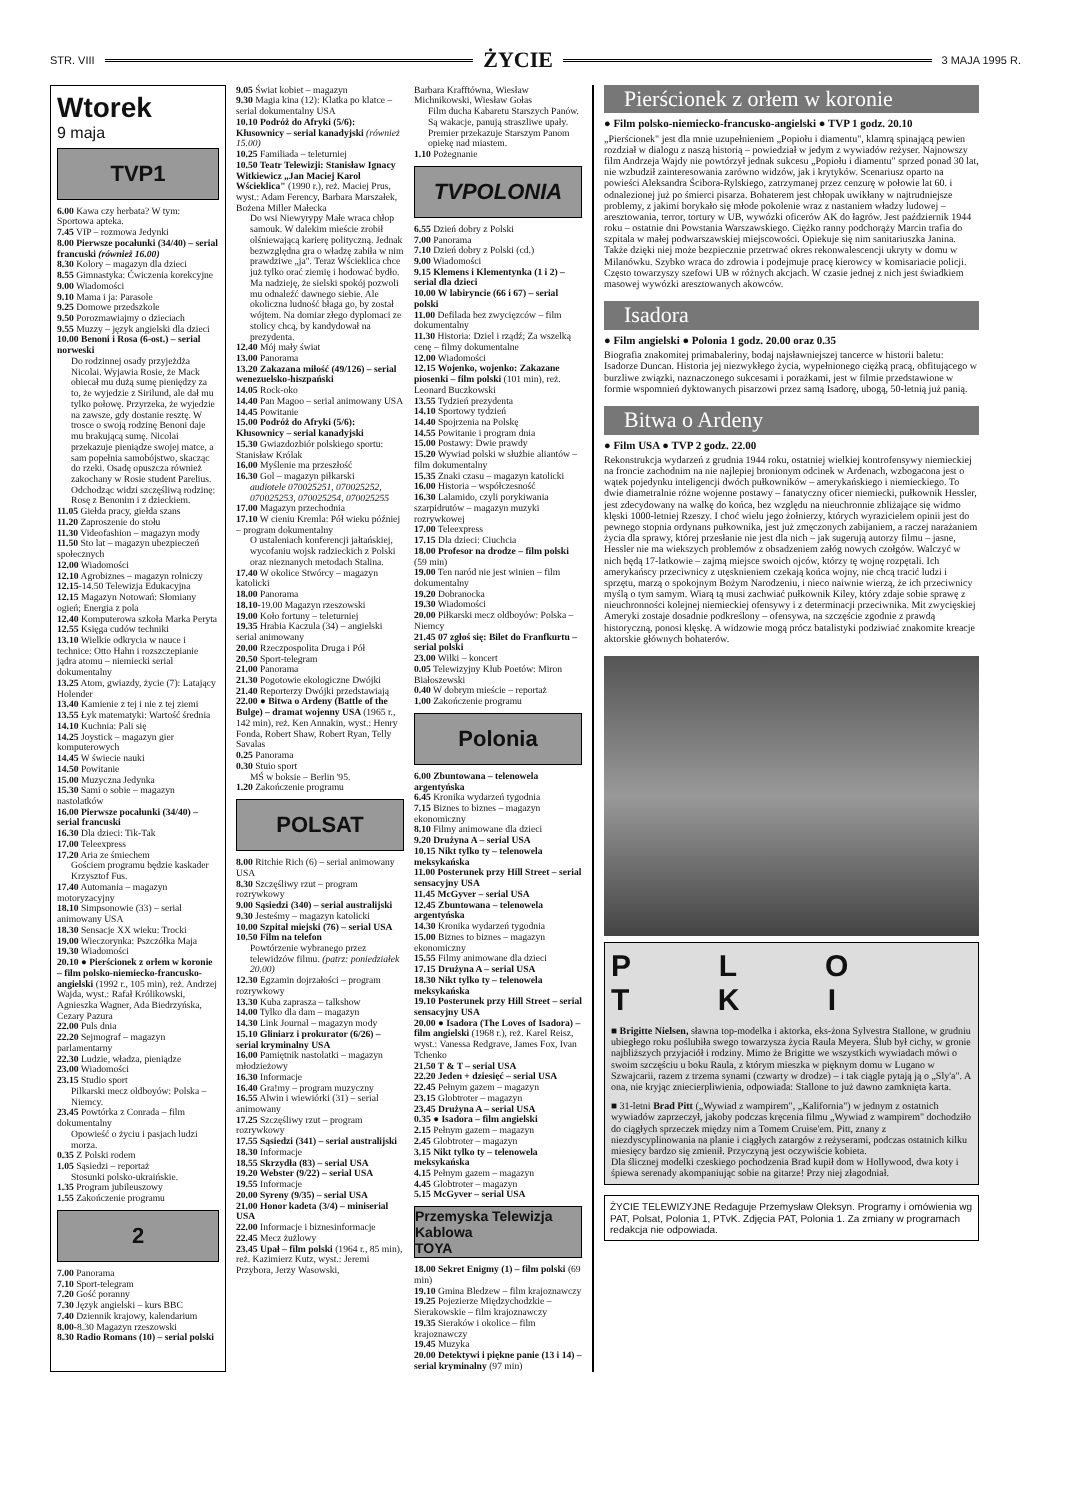STR. VIII ŻYCIE 3 MAJA 1995 R.
Wtorek
9 maja
TVP1
6.00 Kawa czy herbata? W tym: Sportowa apteka.
7.45 VIP – rozmowa Jedynki
8.00 Pierwsze pocałunki (34/40) – serial francuski (również 16.00)
8.30 Kolory – magazyn dla dzieci
8.55 Gimnastyka: Ćwiczenia korekcyjne
9.00 Wiadomości
9.10 Mama i ja: Parasole
9.25 Domowe przedszkole
9.50 Porozmawiajmy o dzieciach
9.55 Muzzy – język angielski dla dzieci
10.00 Benoni i Rosa (6-ost.) – serial norweski
Do rodzinnej osady przyjeżdża Nicolai. Wyjawia Rosie, że Mack obiecał mu dużą sumę pieniędzy za to, że wyjedzie z Sirilund, ale dał mu tylko połowę. Przyrzeka, że wyjedzie na zawsze, gdy dostanie resztę. W trosce o swoją rodzinę Benoni daje mu brakującą sumę. Nicolai przekazuje pieniądze swojej matce, a sam popełnia samobójstwo, skacząc do rzeki. Osadę opuszcza również zakochany w Rosie student Parelius. Odchodząc widzi szczęśliwą rodzinę: Rosę z Benonim i z dzieckiem.
11.05 Giełda pracy, giełda szans
11.20 Zaproszenie do stołu
11.30 Videofashion – magazyn mody
11.50 Sto lat – magazyn ubezpieczeń społecznych
12.00 Wiadomości
12.10 Agrobiznes – magazyn rolniczy
12.15-14.50 Telewizja Edukacyjna
12.15 Magazyn Notowań: Słomiany ogień; Energia z pola
12.40 Komputerowa szkoła Marka Peryta
12.55 Księga cudów techniki
13.10 Wielkie odkrycia w nauce i technice: Otto Hahn i rozszczepianie jądra atomu – niemiecki serial dokumentalny
13.25 Atom, gwiazdy, życie (7): Latający Holender
13.40 Kamienie z tej i nie z tej ziemi
13.55 Łyk matematyki: Wartość średnia
14.10 Kuchnia: Pali się
14.25 Joystick – magazyn gier komputerowych
14.45 W świecie nauki
14.50 Powitanie
15.00 Muzyczna Jedynka
15.30 Sami o sobie – magazyn nastolatków
16.00 Pierwsze pocałunki (34/40) – serial francuski
16.30 Dla dzieci: Tik-Tak
17.00 Teleexpress
17.20 Aria ze śmiechem
Gościem programu będzie kaskader Krzysztof Fus.
17.40 Automania – magazyn motoryzacyjny
18.10 Simpsonowie (33) – serial animowany USA
18.30 Sensacje XX wieku: Trocki
19.00 Wieczorynka: Pszczółka Maja
19.30 Wiadomości
20.10 ● Pierścionek z orłem w koronie – film polsko-niemiecko-francusko-angielski (1992 r., 105 min), reż. Andrzej Wajda, wyst.: Rafał Królikowski, Agnieszka Wagner, Ada Biedrzyńska, Cezary Pazura
22.00 Puls dnia
22.20 Sejmograf – magazyn parlamentarny
22.30 Ludzie, władza, pieniądze
23.00 Wiadomości
23.15 Studio sport
Pilkarski mecz oldboyów: Polska – Niemcy.
23.45 Powtórka z Conrada – film dokumentalny
Opowieść o życiu i pasjach ludzi morza.
0.35 Z Polski rodem
1.05 Sąsiedzi – reportaż
Stosunki polsko-ukraińskie.
1.35 Program jubileuszowy
1.55 Zakończenie programu
2
7.00 Panorama
7.10 Sport-telegram
7.20 Gość poranny
7.30 Język angielski – kurs BBC
7.40 Dziennik krajowy, kalendarium
8.00-8.30 Magazyn rzeszowski
8.30 Radio Romans (10) – serial polski
9.05 Świat kobiet – magazyn
9.30 Magia kina (12): Klatka po klatce – serial dokumentalny USA
10.10 Podróż do Afryki (5/6): Kłusownicy – serial kanadyjski (również 15.00)
10.25 Familiada – teleturniej
10.50 Teatr Telewizji: Stanisław Ignacy Witkiewicz „Jan Maciej Karol Wścieklica" (1990 r.), reż. Maciej Prus, wyst.: Adam Ferency, Barbara Marszałek, Bożena Miller Małecka
Do wsi Niewyrypy Małe wraca chłop samouk. W dalekim mieście zrobił olśniewającą karierę polityczną. Jednak bezwzględna gra o władzę zabiła w nim prawdziwe „ja". Teraz Wścieklica chce już tylko orać ziemię i hodować bydło. Ma nadzieję, że sielski spokój pozwoli mu odnaleźć dawnego siebie. Ale okoliczna ludność błaga go, by został wójtem. Na domiar złego dyplomaci ze stolicy chcą, by kandydował na prezydenta.
12.40 Mój mały świat
13.00 Panorama
13.20 Zakazana miłość (49/126) – serial wenezuelsko-hiszpański
14.05 Rock-oko
14.40 Pan Magoo – serial animowany USA
14.45 Powitanie
15.00 Podróż do Afryki (5/6): Kłusownicy – serial kanadyjski
15.30 Gwiazdozbiór polskiego sportu: Stanisław Królak
16.00 Myślenie ma przeszłość
16.30 Gol – magazyn piłkarski
audiotele 070025251, 070025252, 070025253, 070025254, 070025255
17.00 Magazyn przechodnia
17.10 W cieniu Kremla: Pół wieku później – program dokumentalny
O ustaleniach konferencji jałtańskiej, wycofaniu wojsk radzieckich z Polski oraz nieznanych metodach Stalina.
17.40 W okolice Stwórcy – magazyn katolicki
18.00 Panorama
18.10-19.00 Magazyn rzeszowski
19.00 Koło fortuny – teleturniej
19.35 Hrabia Kaczula (34) – angielski serial animowany
20.00 Rzeczpospolita Druga i Pół
20.50 Sport-telegram
21.00 Panorama
21.30 Pogotowie ekologiczne Dwójki
21.40 Reporterzy Dwójki przedstawiają
22.00 ● Bitwa o Ardeny (Battle of the Bulge) – dramat wojenny USA (1965 r., 142 min), reż. Ken Annakin, wyst.: Henry Fonda, Robert Shaw, Robert Ryan, Telly Savalas
0.25 Panorama
0.30 Stuio sport
MŚ w boksie – Berlin '95.
1.20 Zakończenie programu
POLSAT
8.00 Ritchie Rich (6) – serial animowany USA
8.30 Szczęśliwy rzut – program rozrywkowy
9.00 Sąsiedzi (340) – serial australijski
9.30 Jesteśmy – magazyn katolicki
10.00 Szpital miejski (76) – serial USA
10.50 Film na telefon
Powtórzenie wybranego przez telewidzów filmu. (patrz: poniedziałek 20.00)
12.30 Egzamin dojrzałości – program rozrywkowy
13.30 Kuba zaprasza – talkshow
14.00 Tylko dla dam – magazyn
14.30 Link Journal – magazyn mody
15.10 Gliniarz i prokurator (6/26) – serial kryminalny USA
16.00 Pamiętnik nastolatki – magazyn młodzieżowy
16.30 Informacje
16.40 Gra!my – program muzyczny
16.55 Alwin i wiewiórki (31) – serial animowany
17.25 Szczęśliwy rzut – program rozrywkowy
17.55 Sąsiedzi (341) – serial australijski
18.30 Informacje
18.55 Skrzydła (83) – serial USA
19.20 Webster (9/22) – serial USA
19.55 Informacje
20.00 Syreny (9/35) – serial USA
21.00 Honor kadeta (3/4) – miniserial USA
22.00 Informacje i biznesinformacje
22.45 Mecz żużlowy
23.45 Upał – film polski (1964 r., 85 min), reż. Kazimierz Kutz, wyst.: Jeremi Przybora, Jerzy Wasowski,
Barbara Krafftówna, Wiesław Michnikowski, Wiesław Gołas
Film ducha Kabaretu Starszych Panów. Są wakacje, panują straszliwe upały. Premier przekazuje Starszym Panom opiekę nad miastem.
1.10 Pożegnanie
TVPOLONIA
6.55 Dzień dobry z Polski
7.00 Panorama
7.10 Dzień dobry z Polski (cd.)
9.00 Wiadomości
9.15 Klemens i Klementynka (1 i 2) – serial dla dzieci
10.00 W labiryncie (66 i 67) – serial polski
11.00 Defilada bez zwycięzców – film dokumentalny
11.30 Historia: Dziel i rządź; Za wszelką cenę – filmy dokumentalne
12.00 Wiadomości
12.15 Wojenko, wojenko: Zakazane piosenki – film polski (101 min), reż. Leonard Buczkowski
13.55 Tydzień prezydenta
14.10 Sportowy tydzień
14.40 Spojrzenia na Polskę
14.55 Powitanie i program dnia
15.00 Postawy: Dwie prawdy
15.20 Wywiad polski w służbie aliantów – film dokumentalny
15.35 Znaki czasu – magazyn katolicki
16.00 Historia – współczesność
16.30 Lalamido, czyli porykiwania szarpidrutów – magazyn muzyki rozrywkowej
17.00 Teleexpress
17.15 Dla dzieci: Ciuchcia
18.00 Profesor na drodze – film polski (59 min)
19.00 Ten naród nie jest winien – film dokumentalny
19.20 Dobranocka
19.30 Wiadomości
20.00 Piłkarski mecz oldboyów: Polska – Niemcy
21.45 07 zgłoś się: Bilet do Franfkurtu – serial polski
23.00 Wilki – koncert
0.05 Telewizyjny Klub Poetów: Miron Białoszewski
0.40 W dobrym mieście – reportaż
1.00 Zakończenie programu
Polonia
6.00 Zbuntowana – telenowela argentyńska
6.45 Kronika wydarzeń tygodnia
7.15 Biznes to biznes – magazyn ekonomiczny
8.10 Filmy animowane dla dzieci
9.20 Drużyna A – serial USA
10.15 Nikt tylko ty – telenowela meksykańska
11.00 Posterunek przy Hill Street – serial sensacyjny USA
11.45 McGyver – serial USA
12.45 Zbuntowana – telenowela argentyńska
14.30 Kronika wydarzeń tygodnia
15.00 Biznes to biznes – magazyn ekonomiczny
15.55 Filmy animowane dla dzieci
17.15 Drużyna A – serial USA
18.30 Nikt tylko ty – telenowela meksykańska
19.10 Posterunek przy Hill Street – serial sensacyjny USA
20.00 ● Isadora (The Loves of Isadora) – film angielski (1968 r.), reż. Karel Reisz, wyst.: Vanessa Redgrave, James Fox, Ivan Tchenko
21.50 T & T – serial USA
22.20 Jeden + dziesięć – serial USA
22.45 Pełnym gazem – magazyn
23.15 Globtroter – magazyn
23.45 Drużyna A – serial USA
0.35 ● Isadora – film angielski
2.15 Pełnym gazem – magazyn
2.45 Globtroter – magazyn
3.15 Nikt tylko ty – telenowela meksykańska
4.15 Pełnym gazem – magazyn
4.45 Globtroter – magazyn
5.15 McGyver – serial USA
Przemyska Telewizja Kablowa
TOYA
18.00 Sekret Enigmy (1) – film polski (69 min)
19.10 Gmina Bledzew – film krajoznawczy
19.25 Pojezierze Międzychodzkie – Sierakowskie – film krajoznawczy
19.35 Sieraków i okolice – film krajoznawczy
19.45 Muzyka
20.00 Detektywi i piękne panie (13 i 14) – serial kryminalny (97 min)
Pierścionek z orłem w koronie
● Film polsko-niemiecko-francusko-angielski ● TVP 1 godz. 20.10
„Pierścionek" jest dla mnie uzupełnieniem „Popiołu i diamentu", klamrą spinającą pewien rozdział w dialogu z naszą historią – powiedział w jedym z wywiadów reżyser. Najnowszy film Andrzeja Wajdy nie powtórzył jednak sukcesu „Popiołu i diamentu" sprzed ponad 30 lat, nie wzbudził zainteresowania zarówno widzów, jak i krytyków. Scenariusz oparto na powieści Aleksandra Ścibora-Rylskiego, zatrzymanej przez cenzurę w połowie lat 60. i odnalezionej już po śmierci pisarza. Bohaterem jest chłopak uwikłany w najtrudniejsze problemy, z jakimi borykało się młode pokolenie wraz z nastaniem władzy ludowej – aresztowania, terror, tortury w UB, wywózki oficerów AK do łagrów. Jest październik 1944 roku – ostatnie dni Powstania Warszawskiego. Ciężko ranny podchorąży Marcin trafia do szpitala w małej podwarszawskiej miejscowości. Opiekuje się nim sanitariuszka Janina. Także dzięki niej może bezpiecznie przetrwać okres rekonwalescencji ukryty w domu w Milanówku. Szybko wraca do zdrowia i podejmuje pracę kierowcy w komisariacie policji. Często towarzyszy szefowi UB w różnych akcjach. W czasie jednej z nich jest świadkiem masowej wywózki aresztowanych akowców.
Isadora
● Film angielski ● Polonia 1 godz. 20.00 oraz 0.35
Biografia znakomitej primabaleriny, bodaj najsławniejszej tancerce w historii baletu: Isadorze Duncan. Historia jej niezwykłego życia, wypełnionego ciężką pracą, obfitującego w burzliwe związki, naznaczonego sukcesami i porażkami, jest w filmie przedstawione w formie wspomnień dyktowanych pisarzowi przez samą Isadorę, ubogą, 50-letnią już panią.
Bitwa o Ardeny
● Film USA ● TVP 2 godz. 22.00
Rekonstrukcja wydarzeń z grudnia 1944 roku, ostatniej wielkiej kontrofensywy niemieckiej na froncie zachodnim na nie najlepiej bronionym odcinek w Ardenach, wzbogacona jest o wątek pojedynku inteligencji dwóch pułkowników – amerykańskiego i niemieckiego. To dwie diametralnie różne wojenne postawy – fanatyczny oficer niemiecki, pułkownik Hessler, jest zdecydowany na walkę do końca, bez względu na nieuchronnie zbliżające się widmo klęski 1000-letniej Rzeszy. I choć wielu jego żołnierzy, których wyrazicielem opinii jest do pewnego stopnia ordynans pułkownika, jest już zmęczonych zabijaniem, a raczej narażaniem życia dla sprawy, której przesłanie nie jest dla nich – jak sugerują autorzy filmu – jasne, Hessler nie ma wiekszych problemów z obsadzeniem załóg nowych czołgów. Walczyć w nich będą 17-latkowie – zajmą miejsce swoich ojców, którzy tę wojnę rozpętali. Ich amerykańscy przeciwnicy z utęsknieniem czekają końca wojny, nie chcą tracić ludzi i sprzętu, marzą o spokojnym Bożym Narodzeniu, i nieco naiwnie wierzą, że ich przeciwnicy myślą o tym samym. Wiarą tą musi zachwiać pułkownik Kiley, który zdaje sobie sprawę z nieuchronności kolejnej niemieckiej ofensywy i z determinacji przeciwnika. Mit zwycięskiej Ameryki zostaje dosadnie podkreślony – ofensywa, na szczęście zgodnie z prawdą historyczną, ponosi klęskę. A widzowie mogą prócz batalistyki podziwiać znakomite kreacje aktorskie głównych bohaterów.
P L O T K I
■ Brigitte Nielsen, sławna top-modelka i aktorka, eks-żona Sylvestra Stallone, w grudniu ubiegłego roku poślubiła swego towarzysza życia Raula Meyera. Ślub był cichy, w gronie najbliższych przyjaciół i rodziny. Mimo że Brigitte we wszystkich wywiadach mówi o swoim szczęściu u boku Raula, z którym mieszka w pięknym domu w Lugano w Szwajcarii, razem z trzema synami (czwarty w drodze) – i tak ciągle pytają ją o „Sly'a". A ona, nie kryjąc zniecierpliwienia, odpowiada: Stallone to już dawno zamknięta karta.
■ 31-letni Brad Pitt („Wywiad z wampirem", „Kalifornia") w jednym z ostatnich wywiadów zaprzeczył, jakoby podczas kręcenia filmu „Wywiad z wampirem" dochodziło do ciągłych sprzeczek między nim a Tomem Cruise'em. Pitt, znany z niezdyscyplinowania na planie i ciągłych zatargów z reżyserami, podczas ostatnich kilku miesięcy bardzo się zmienił. Przyczyną jest oczywiście kobieta.
Dla ślicznej modelki czeskiego pochodzenia Brad kupił dom w Hollywood, dwa koty i śpiewa serenady akompaniując sobie na gitarze! Przy niej złagodniał.
ŻYCIE TELEWIZYJNE Redaguje Przemysław Oleksyn. Programy i omówienia wg PAT, Polsat, Polonia 1, PTvK. Zdjęcia PAT, Polonia 1. Za zmiany w programach redakcja nie odpowiada.